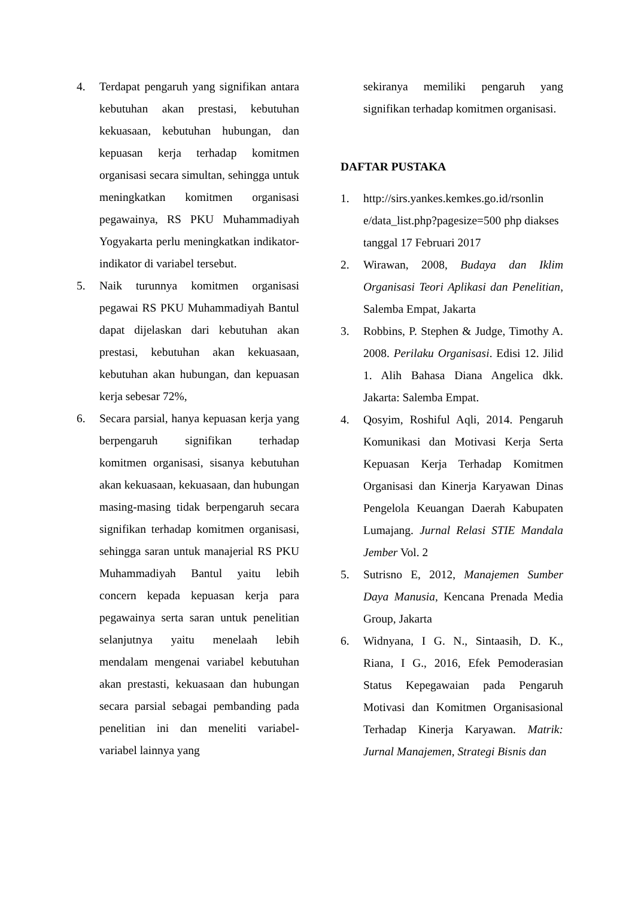4. Terdapat pengaruh yang signifikan antara kebutuhan akan prestasi, kebutuhan kekuasaan, kebutuhan hubungan, dan kepuasan kerja terhadap komitmen organisasi secara simultan, sehingga untuk meningkatkan komitmen organisasi pegawainya, RS PKU Muhammadiyah Yogyakarta perlu meningkatkan indikator-indikator di variabel tersebut.
5. Naik turunnya komitmen organisasi pegawai RS PKU Muhammadiyah Bantul dapat dijelaskan dari kebutuhan akan prestasi, kebutuhan akan kekuasaan, kebutuhan akan hubungan, dan kepuasan kerja sebesar 72%,
6. Secara parsial, hanya kepuasan kerja yang berpengaruh signifikan terhadap komitmen organisasi, sisanya kebutuhan akan kekuasaan, kekuasaan, dan hubungan masing-masing tidak berpengaruh secara signifikan terhadap komitmen organisasi, sehingga saran untuk manajerial RS PKU Muhammadiyah Bantul yaitu lebih concern kepada kepuasan kerja para pegawainya serta saran untuk penelitian selanjutnya yaitu menelaah lebih mendalam mengenai variabel kebutuhan akan prestasti, kekuasaan dan hubungan secara parsial sebagai pembanding pada penelitian ini dan meneliti variabel-variabel lainnya yang
sekiranya memiliki pengaruh yang signifikan terhadap komitmen organisasi.
DAFTAR PUSTAKA
1. http://sirs.yankes.kemkes.go.id/rsonlin e/data_list.php?pagesize=500 php diakses tanggal 17 Februari 2017
2. Wirawan, 2008, Budaya dan Iklim Organisasi Teori Aplikasi dan Penelitian, Salemba Empat, Jakarta
3. Robbins, P. Stephen & Judge, Timothy A. 2008. Perilaku Organisasi. Edisi 12. Jilid 1. Alih Bahasa Diana Angelica dkk. Jakarta: Salemba Empat.
4. Qosyim, Roshiful Aqli, 2014. Pengaruh Komunikasi dan Motivasi Kerja Serta Kepuasan Kerja Terhadap Komitmen Organisasi dan Kinerja Karyawan Dinas Pengelola Keuangan Daerah Kabupaten Lumajang. Jurnal Relasi STIE Mandala Jember Vol. 2
5. Sutrisno E, 2012, Manajemen Sumber Daya Manusia, Kencana Prenada Media Group, Jakarta
6. Widnyana, I G. N., Sintaasih, D. K., Riana, I G., 2016, Efek Pemoderasian Status Kepegawaian pada Pengaruh Motivasi dan Komitmen Organisasional Terhadap Kinerja Karyawan. Matrik: Jurnal Manajemen, Strategi Bisnis dan